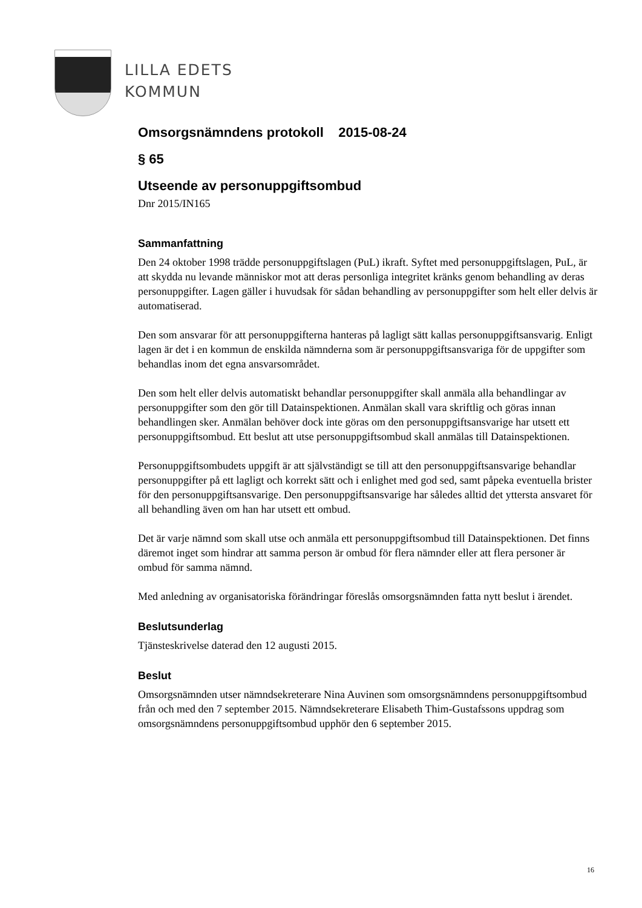LILLA EDETS
KOMMUN
Omsorgsnämndens protokoll 2015-08-24
§ 65
Utseende av personuppgiftsombud
Dnr 2015/IN165
Sammanfattning
Den 24 oktober 1998 trädde personuppgiftslagen (PuL) ikraft. Syftet med personuppgiftslagen, PuL, är att skydda nu levande människor mot att deras personliga integritet kränks genom behandling av deras personuppgifter. Lagen gäller i huvudsak för sådan behandling av personuppgifter som helt eller delvis är automatiserad.
Den som ansvarar för att personuppgifterna hanteras på lagligt sätt kallas personuppgiftsansvarig. Enligt lagen är det i en kommun de enskilda nämnderna som är personuppgiftsansvariga för de uppgifter som behandlas inom det egna ansvarsområdet.
Den som helt eller delvis automatiskt behandlar personuppgifter skall anmäla alla behandlingar av personuppgifter som den gör till Datainspektionen. Anmälan skall vara skriftlig och göras innan behandlingen sker. Anmälan behöver dock inte göras om den personuppgiftsansvarige har utsett ett personuppgiftsombud. Ett beslut att utse personuppgiftsombud skall anmälas till Datainspektionen.
Personuppgiftsombudets uppgift är att självständigt se till att den personuppgiftsansvarige behandlar personuppgifter på ett lagligt och korrekt sätt och i enlighet med god sed, samt påpeka eventuella brister för den personuppgiftsansvarige. Den personuppgiftsansvarige har således alltid det yttersta ansvaret för all behandling även om han har utsett ett ombud.
Det är varje nämnd som skall utse och anmäla ett personuppgiftsombud till Datainspektionen. Det finns däremot inget som hindrar att samma person är ombud för flera nämnder eller att flera personer är ombud för samma nämnd.
Med anledning av organisatoriska förändringar föreslås omsorgsnämnden fatta nytt beslut i ärendet.
Beslutsunderlag
Tjänsteskrivelse daterad den 12 augusti 2015.
Beslut
Omsorgsnämnden utser nämndsekreterare Nina Auvinen som omsorgsnämndens personuppgiftsombud från och med den 7 september 2015. Nämndsekreterare Elisabeth Thim-Gustafssons uppdrag som omsorgsnämndens personuppgiftsombud upphör den 6 september 2015.
16